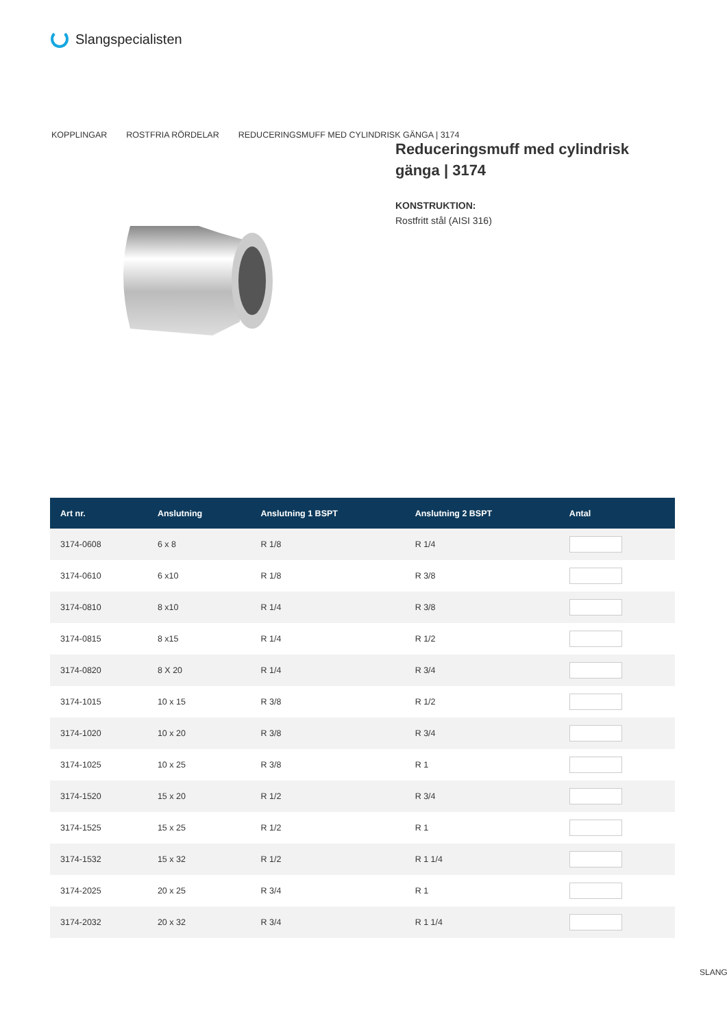Slangspecialisten
KOPPLINGAR ROSTFRIA RÖRDELAR REDUCERINGSMUFF MED CYLINDRISK GÄNGA | 3174
Reduceringsmuff med cylindrisk gänga | 3174
KONSTRUKTION:
Rostfritt stål (AISI 316)
| Art nr. | Anslutning | Anslutning 1 BSPT | Anslutning 2 BSPT | Antal |
| --- | --- | --- | --- | --- |
| 3174-0608 | 6 x 8 | R 1/8 | R 1/4 | |
| 3174-0610 | 6 x10 | R 1/8 | R 3/8 | |
| 3174-0810 | 8 x10 | R 1/4 | R 3/8 | |
| 3174-0815 | 8 x15 | R 1/4 | R 1/2 | |
| 3174-0820 | 8 X 20 | R 1/4 | R 3/4 | |
| 3174-1015 | 10 x 15 | R 3/8 | R 1/2 | |
| 3174-1020 | 10 x 20 | R 3/8 | R 3/4 | |
| 3174-1025 | 10 x 25 | R 3/8 | R 1 | |
| 3174-1520 | 15 x 20 | R 1/2 | R 3/4 | |
| 3174-1525 | 15 x 25 | R 1/2 | R 1 | |
| 3174-1532 | 15 x 32 | R 1/2 | R 1 1/4 | |
| 3174-2025 | 20 x 25 | R 3/4 | R 1 | |
| 3174-2032 | 20 x 32 | R 3/4 | R 1 1/4 | |
SLANG